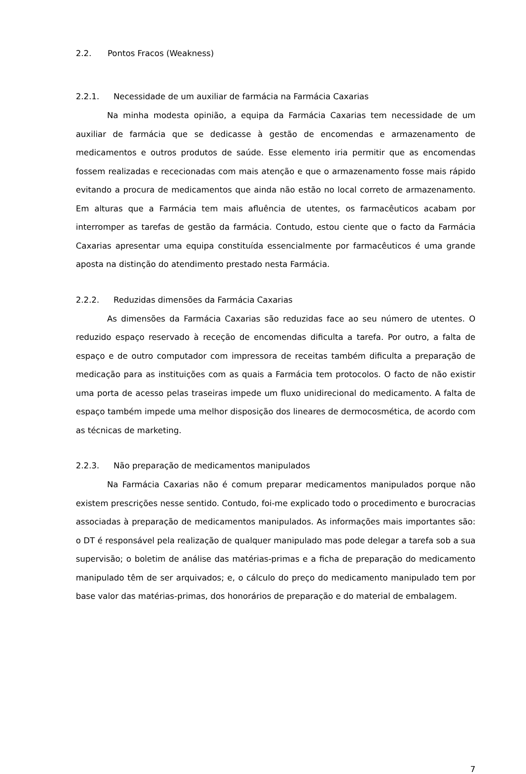2.2. Pontos Fracos (Weakness)
2.2.1. Necessidade de um auxiliar de farmácia na Farmácia Caxarias
Na minha modesta opinião, a equipa da Farmácia Caxarias tem necessidade de um auxiliar de farmácia que se dedicasse à gestão de encomendas e armazenamento de medicamentos e outros produtos de saúde. Esse elemento iria permitir que as encomendas fossem realizadas e rececionadas com mais atenção e que o armazenamento fosse mais rápido evitando a procura de medicamentos que ainda não estão no local correto de armazenamento. Em alturas que a Farmácia tem mais afluência de utentes, os farmacêuticos acabam por interromper as tarefas de gestão da farmácia. Contudo, estou ciente que o facto da Farmácia Caxarias apresentar uma equipa constituída essencialmente por farmacêuticos é uma grande aposta na distinção do atendimento prestado nesta Farmácia.
2.2.2. Reduzidas dimensões da Farmácia Caxarias
As dimensões da Farmácia Caxarias são reduzidas face ao seu número de utentes. O reduzido espaço reservado à receção de encomendas dificulta a tarefa. Por outro, a falta de espaço e de outro computador com impressora de receitas também dificulta a preparação de medicação para as instituições com as quais a Farmácia tem protocolos. O facto de não existir uma porta de acesso pelas traseiras impede um fluxo unidirecional do medicamento. A falta de espaço também impede uma melhor disposição dos lineares de dermocosmética, de acordo com as técnicas de marketing.
2.2.3. Não preparação de medicamentos manipulados
Na Farmácia Caxarias não é comum preparar medicamentos manipulados porque não existem prescrições nesse sentido. Contudo, foi-me explicado todo o procedimento e burocracias associadas à preparação de medicamentos manipulados. As informações mais importantes são: o DT é responsável pela realização de qualquer manipulado mas pode delegar a tarefa sob a sua supervisão; o boletim de análise das matérias-primas e a ficha de preparação do medicamento manipulado têm de ser arquivados; e, o cálculo do preço do medicamento manipulado tem por base valor das matérias-primas, dos honorários de preparação e do material de embalagem.
7